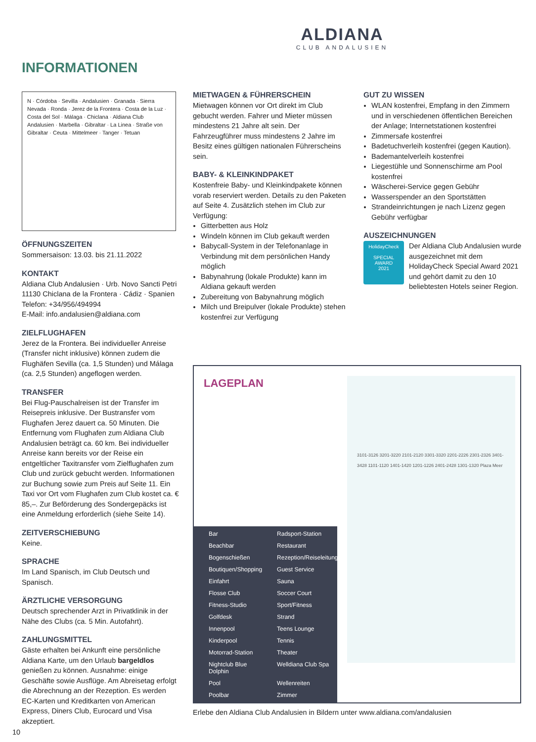ALDIANA
CLUB ANDALUSIEN
INFORMATIONEN
N · Córdoba · Sevilla · Andalusien · Granada · Sierra Nevada · Ronda · Jerez de la Frontera · Costa de la Luz · Costa del Sol · Málaga · Chiclana · Aldiana Club Andalusien · Marbella · Gibraltar · La Linea · Straße von Gibraltar · Ceuta · Mittelmeer · Tanger · Tetuan
ÖFFNUNGSZEITEN
Sommersaison: 13.03. bis 21.11.2022
KONTAKT
Aldiana Club Andalusien · Urb. Novo Sancti Petri
11130 Chiclana de la Frontera · Cádiz · Spanien
Telefon: +34/956/494994
E-Mail: info.andalusien@aldiana.com
ZIELFLUGHAFEN
Jerez de la Frontera. Bei individueller Anreise (Transfer nicht inklusive) können zudem die Flughäfen Sevilla (ca. 1,5 Stunden) und Málaga (ca. 2,5 Stunden) angeflogen werden.
TRANSFER
Bei Flug-Pauschalreisen ist der Transfer im Reisepreis inklusive. Der Bustransfer vom Flughafen Jerez dauert ca. 50 Minuten. Die Entfernung vom Flughafen zum Aldiana Club Andalusien beträgt ca. 60 km. Bei individueller Anreise kann bereits vor der Reise ein entgeltlicher Taxitransfer vom Zielflughafen zum Club und zurück gebucht werden. Informationen zur Buchung sowie zum Preis auf Seite 11. Ein Taxi vor Ort vom Flughafen zum Club kostet ca. € 85,–. Zur Beförderung des Sondergepäcks ist eine Anmeldung erforderlich (siehe Seite 14).
ZEITVERSCHIEBUNG
Keine.
SPRACHE
Im Land Spanisch, im Club Deutsch und Spanisch.
ÄRZTLICHE VERSORGUNG
Deutsch sprechender Arzt in Privatklinik in der Nähe des Clubs (ca. 5 Min. Autofahrt).
ZAHLUNGSMITTEL
Gäste erhalten bei Ankunft eine persönliche Aldiana Karte, um den Urlaub bargeldlos genießen zu können. Ausnahme: einige Geschäfte sowie Ausflüge. Am Abreisetag erfolgt die Abrechnung an der Rezeption. Es werden EC-Karten und Kreditkarten von American Express, Diners Club, Eurocard und Visa akzeptiert.
MIETWAGEN & FÜHRERSCHEIN
Mietwagen können vor Ort direkt im Club gebucht werden. Fahrer und Mieter müssen mindestens 21 Jahre alt sein. Der Fahrzeugführer muss mindestens 2 Jahre im Besitz eines gültigen nationalen Führerscheins sein.
BABY- & KLEINKINDPAKET
Kostenfreie Baby- und Kleinkindpakete können vorab reserviert werden. Details zu den Paketen auf Seite 4. Zusätzlich stehen im Club zur Verfügung:
Gitterbetten aus Holz
Windeln können im Club gekauft werden
Babycall-System in der Telefonanlage in Verbindung mit dem persönlichen Handy möglich
Babynahrung (lokale Produkte) kann im Aldiana gekauft werden
Zubereitung von Babynahrung möglich
Milch und Breipulver (lokale Produkte) stehen kostenfrei zur Verfügung
GUT ZU WISSEN
WLAN kostenfrei, Empfang in den Zimmern und in verschiedenen öffentlichen Bereichen der Anlage; Internetstationen kostenfrei
Zimmersafe kostenfrei
Badetuchverleih kostenfrei (gegen Kaution).
Bademantelverleih kostenfrei
Liegestühle und Sonnenschirme am Pool kostenfrei
Wäscherei-Service gegen Gebühr
Wasserspender an den Sportstätten
Strandeinrichtungen je nach Lizenz gegen Gebühr verfügbar
AUSZEICHNUNGEN
HolidayCheck
SPECIAL
AWARD
2021
Der Aldiana Club Andalusien wurde ausgezeichnet mit dem HolidayCheck Special Award 2021 und gehört damit zu den 10 beliebtesten Hotels seiner Region.
LAGEPLAN
3101-3126 3201-3220 2101-2120 3301-3320 2201-2226 2301-2326 3401-3428 1101-1120 1401-1420 1201-1226 2401-2428 1301-1320 Plaza Meer
Bar Radsport-Station Beachbar Restaurant Bogenschießen Rezeption/Reiseleitung Boutiquen/Shopping Guest Service Einfahrt Sauna Flosse Club Soccer Court Fitness-Studio Sport/Fitness Golfdesk Strand Innenpool Teens Lounge Kinderpool Tennis Motorrad-Station Theater Nightclub Blue Dolphin Welldiana Club Spa Pool Wellenreiten Poolbar Zimmer
Erlebe den Aldiana Club Andalusien in Bildern unter www.aldiana.com/andalusien
10